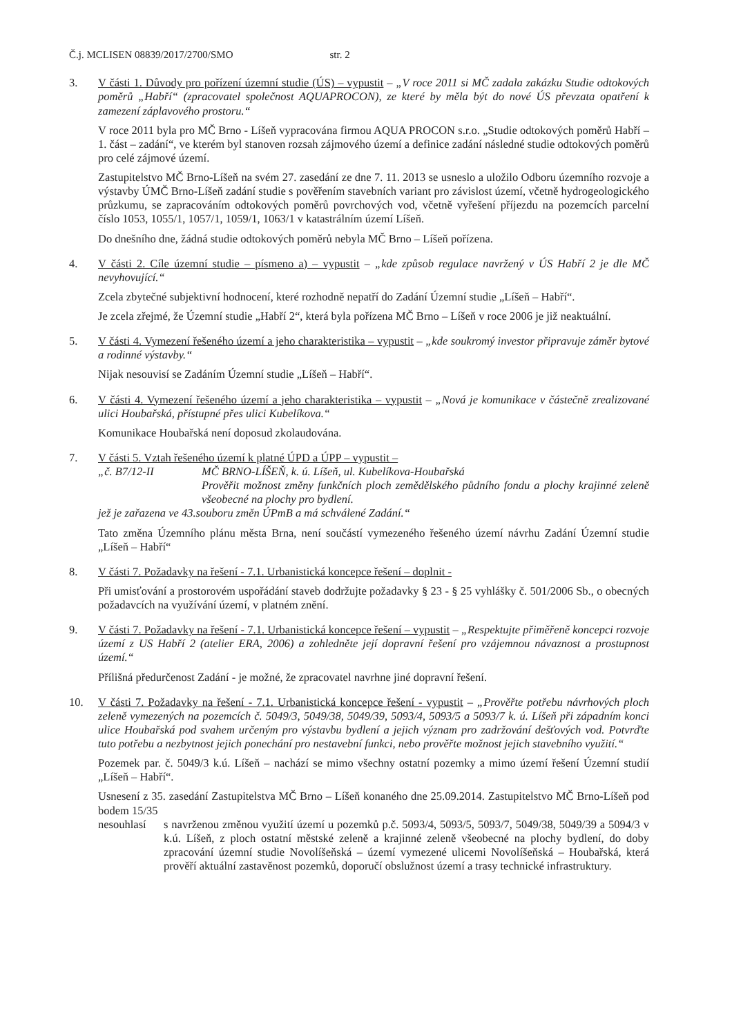Č.j. MCLISEN 08839/2017/2700/SMO str. 2
3. V části 1. Důvody pro pořízení územní studie (ÚS) – vypustit – „V roce 2011 si MČ zadala zakázku Studie odtokových poměrů „Habří“ (zpracovatel společnost AQUAPROCON), ze které by měla být do nové ÚS převzata opatření k zamezení záplavového prostoru.“
V roce 2011 byla pro MČ Brno - Líšeň vypracována firmou AQUA PROCON s.r.o. „Studie odtokových poměrů Habří – 1. část – zadání“, ve kterém byl stanoven rozsah zájmového území a definice zadání následné studie odtokových poměrů pro celé zájmové území.
Zastupitelstvo MČ Brno-Líšeň na svém 27. zasedání ze dne 7. 11. 2013 se usneslo a uložilo Odboru územního rozvoje a výstavby ÚMČ Brno-Líšeň zadání studie s pověřením stavebních variant pro závislost území, včetně hydrogeologického průzkumu, se zapracováním odtokových poměrů povrchových vod, včetně vyřešení příjezdu na pozemcích parcelní číslo 1053, 1055/1, 1057/1, 1059/1, 1063/1 v katastrálním území Líšeň.
Do dnešního dne, žádná studie odtokových poměrů nebyla MČ Brno – Líšeň pořízena.
4. V části 2. Cíle územní studie – písmeno a) – vypustit – „kde způsob regulace navržený v ÚS Habří 2 je dle MČ nevyhovující.“
Zcela zbytečné subjektivní hodnocení, které rozhodně nepatří do Zadání Územní studie „Líšeň – Habří“.
Je zcela zřejmé, že Územní studie „Habří 2“, která byla pořízena MČ Brno – Líšeň v roce 2006 je již neaktuální.
5. V části 4. Vymezení řešeného území a jeho charakteristika – vypustit – „kde soukromý investor připravuje záměr bytové a rodinné výstavby.“
Nijak nesouvisí se Zadáním Územní studie „Líšeň – Habří“.
6. V části 4. Vymezení řešeného území a jeho charakteristika – vypustit – „Nová je komunikace v částečně zrealizované ulici Houbařská, přístupné přes ulici Kubelíkova.“
Komunikace Houbařská není doposud zkolaudována.
7. V části 5. Vztah řešeného území k platné ÚPD a ÚPP – vypustit –
„č. B7/12-II MČ BRNO-LÍŠEŇ, k. ú. Líšeň, ul. Kubelíkova-Houbařská
Prověřit možnost změny funkčních ploch zemědělského půdního fondu a plochy krajinné zeleně všeobecné na plochy pro bydlení.
jež je zařazena ve 43.souboru změn ÚPmB a má schválené Zadání.“
Tato změna Územního plánu města Brna, není součástí vymezeného řešeného území návrhu Zadání Územní studie „Líšeň – Habří“
8. V části 7. Požadavky na řešení - 7.1. Urbanistická koncepce řešení – doplnit -
Při umisťování a prostorovém uspořádání staveb dodržujte požadavky § 23 - § 25 vyhlášky č. 501/2006 Sb., o obecných požadavcích na využívání území, v platném znění.
9. V části 7. Požadavky na řešení - 7.1. Urbanistická koncepce řešení – vypustit – „Respektujte přiměřeně koncepci rozvoje území z US Habří 2 (atelier ERA, 2006) a zohledněte její dopravní řešení pro vzájemnou návaznost a prostupnost území.“
Přílišná předurčenost Zadání - je možné, že zpracovatel navrhne jiné dopravní řešení.
10. V části 7. Požadavky na řešení - 7.1. Urbanistická koncepce řešení - vypustit – „Prověřte potřebu návrhových ploch zeleně vymezených na pozemcích č. 5049/3, 5049/38, 5049/39, 5093/4, 5093/5 a 5093/7 k. ú. Líšeň při západním konci ulice Houbařská pod svahem určeným pro výstavbu bydlení a jejich význam pro zadržování dešťových vod. Potvrďte tuto potřebu a nezbytnost jejich ponechání pro nestavební funkci, nebo prověřte možnost jejich stavebního využití.“
Pozemek par. č. 5049/3 k.ú. Líšeň – nachází se mimo všechny ostatní pozemky a mimo území řešení Územní studií „Líšeň – Habří“.
Usnesení z 35. zasedání Zastupitelstva MČ Brno – Líšeň konaného dne 25.09.2014. Zastupitelstvo MČ Brno-Líšeň pod bodem 15/35
nesouhlasí s navrženou změnou využití území u pozemků p.č. 5093/4, 5093/5, 5093/7, 5049/38, 5049/39 a 5094/3 v k.ú. Líšeň, z ploch ostatní městské zeleně a krajinné zeleně všeobecné na plochy bydlení, do doby zpracování územní studie Novolíšeňská – území vymezené ulicemi Novolíšeňská – Houbařská, která prověří aktuální zastavěnost pozemků, doporučí obslužnost území a trasy technické infrastruktury.